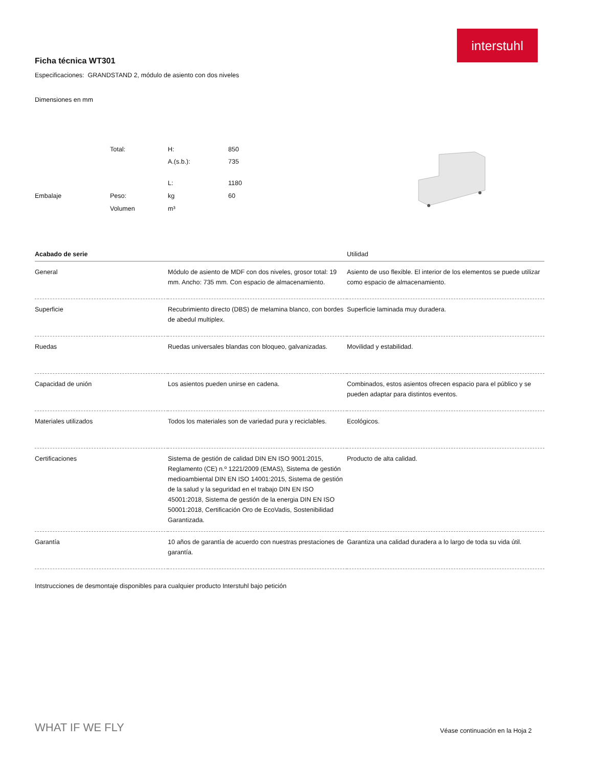interstuhl
Ficha técnica WT301
Especificaciones: GRANDSTAND 2, módulo de asiento con dos niveles
Dimensiones en mm
| | Total: | H: | 850 |
| | | A.(s.b.): | 735 |
| | | L: | 1180 |
| Embalaje | Peso: | kg | 60 |
| | Volumen | m³ | |
| Acabado de serie | | Utilidad |
| --- | --- | --- |
| General | Módulo de asiento de MDF con dos niveles, grosor total: 19 mm. Ancho: 735 mm. Con espacio de almacenamiento. | Asiento de uso flexible. El interior de los elementos se puede utilizar como espacio de almacenamiento. |
| Superficie | Recubrimiento directo (DBS) de melamina blanco, con bordes de abedul multiplex. | Superficie laminada muy duradera. |
| Ruedas | Ruedas universales blandas con bloqueo, galvanizadas. | Movilidad y estabilidad. |
| Capacidad de unión | Los asientos pueden unirse en cadena. | Combinados, estos asientos ofrecen espacio para el público y se pueden adaptar para distintos eventos. |
| Materiales utilizados | Todos los materiales son de variedad pura y reciclables. | Ecológicos. |
| Certificaciones | Sistema de gestión de calidad DIN EN ISO 9001:2015, Reglamento (CE) n.º 1221/2009 (EMAS), Sistema de gestión medioambiental DIN EN ISO 14001:2015, Sistema de gestión de la salud y la seguridad en el trabajo DIN EN ISO 45001:2018, Sistema de gestión de la energia DIN EN ISO 50001:2018, Certificación Oro de EcoVadis, Sostenibilidad Garantizada. | Producto de alta calidad. |
| Garantía | 10 años de garantía de acuerdo con nuestras prestaciones de garantía. | Garantiza una calidad duradera a lo largo de toda su vida útil. |
Intstrucciones de desmontaje disponibles para cualquier producto Interstuhl bajo petición
WHAT IF WE FLY
Véase continuación en la Hoja 2